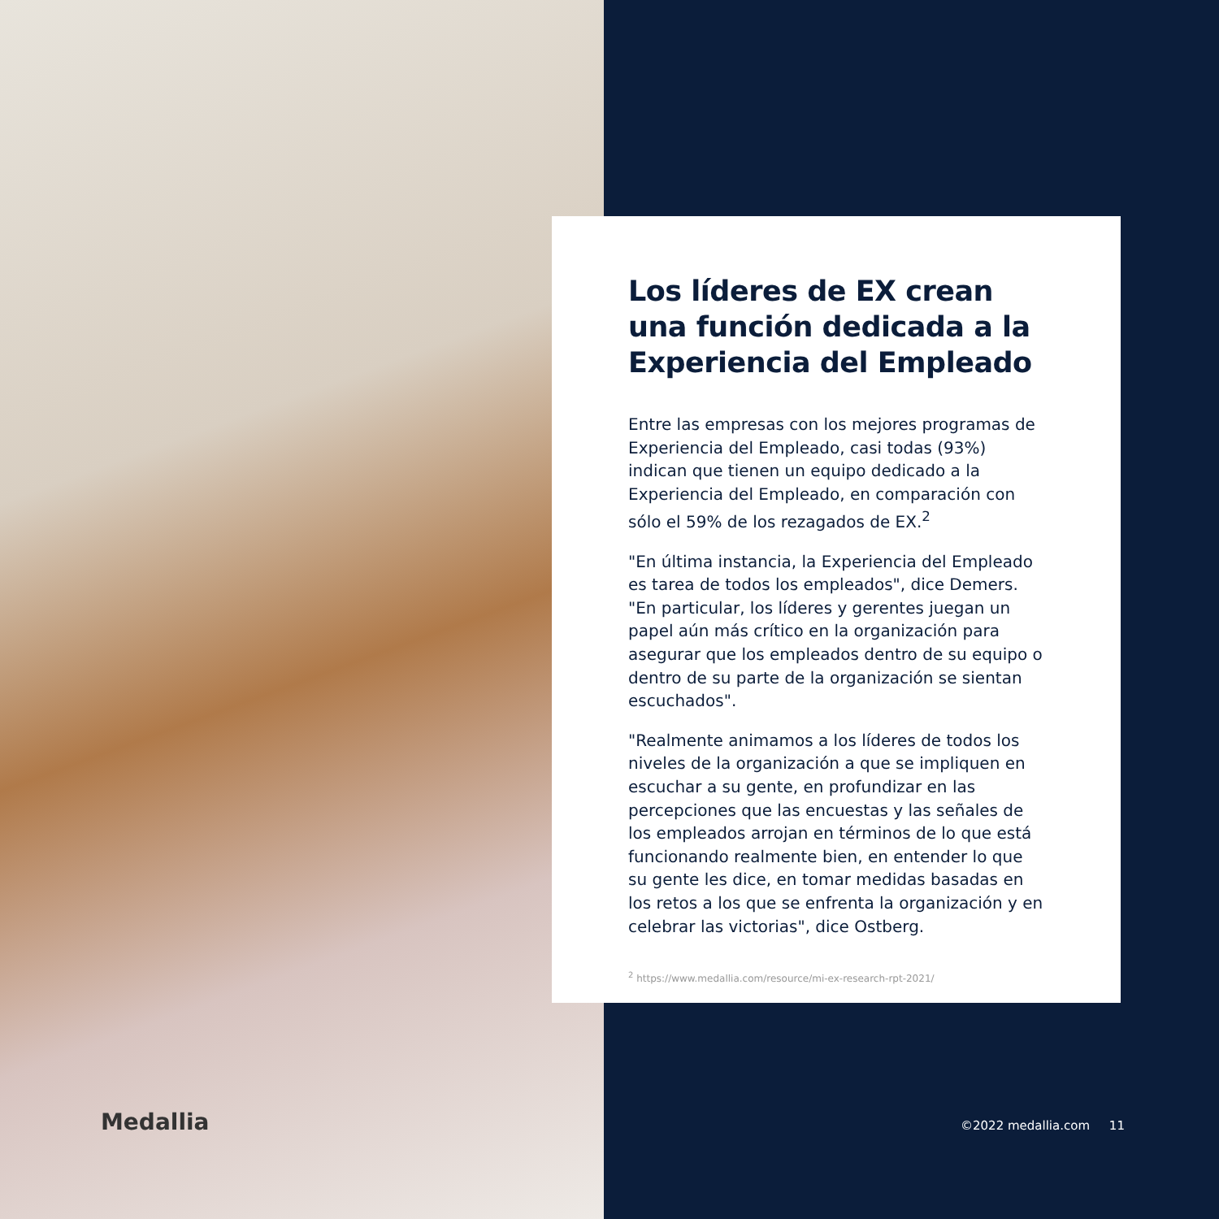Los líderes de EX crean una función dedicada a la Experiencia del Empleado
Entre las empresas con los mejores programas de Experiencia del Empleado, casi todas (93%) indican que tienen un equipo dedicado a la Experiencia del Empleado, en comparación con sólo el 59% de los rezagados de EX.<sup>2</sup>
"En última instancia, la Experiencia del Empleado es tarea de todos los empleados", dice Demers. "En particular, los líderes y gerentes juegan un papel aún más crítico en la organización para asegurar que los empleados dentro de su equipo o dentro de su parte de la organización se sientan escuchados".
"Realmente animamos a los líderes de todos los niveles de la organización a que se impliquen en escuchar a su gente, en profundizar en las percepciones que las encuestas y las señales de los empleados arrojan en términos de lo que está funcionando realmente bien, en entender lo que su gente les dice, en tomar medidas basadas en los retos a los que se enfrenta la organización y en celebrar las victorias", dice Ostberg.
<sup>2</sup> https://www.medallia.com/resource/mi-ex-research-rpt-2021/
Medallia ©2022 medallia.com 11